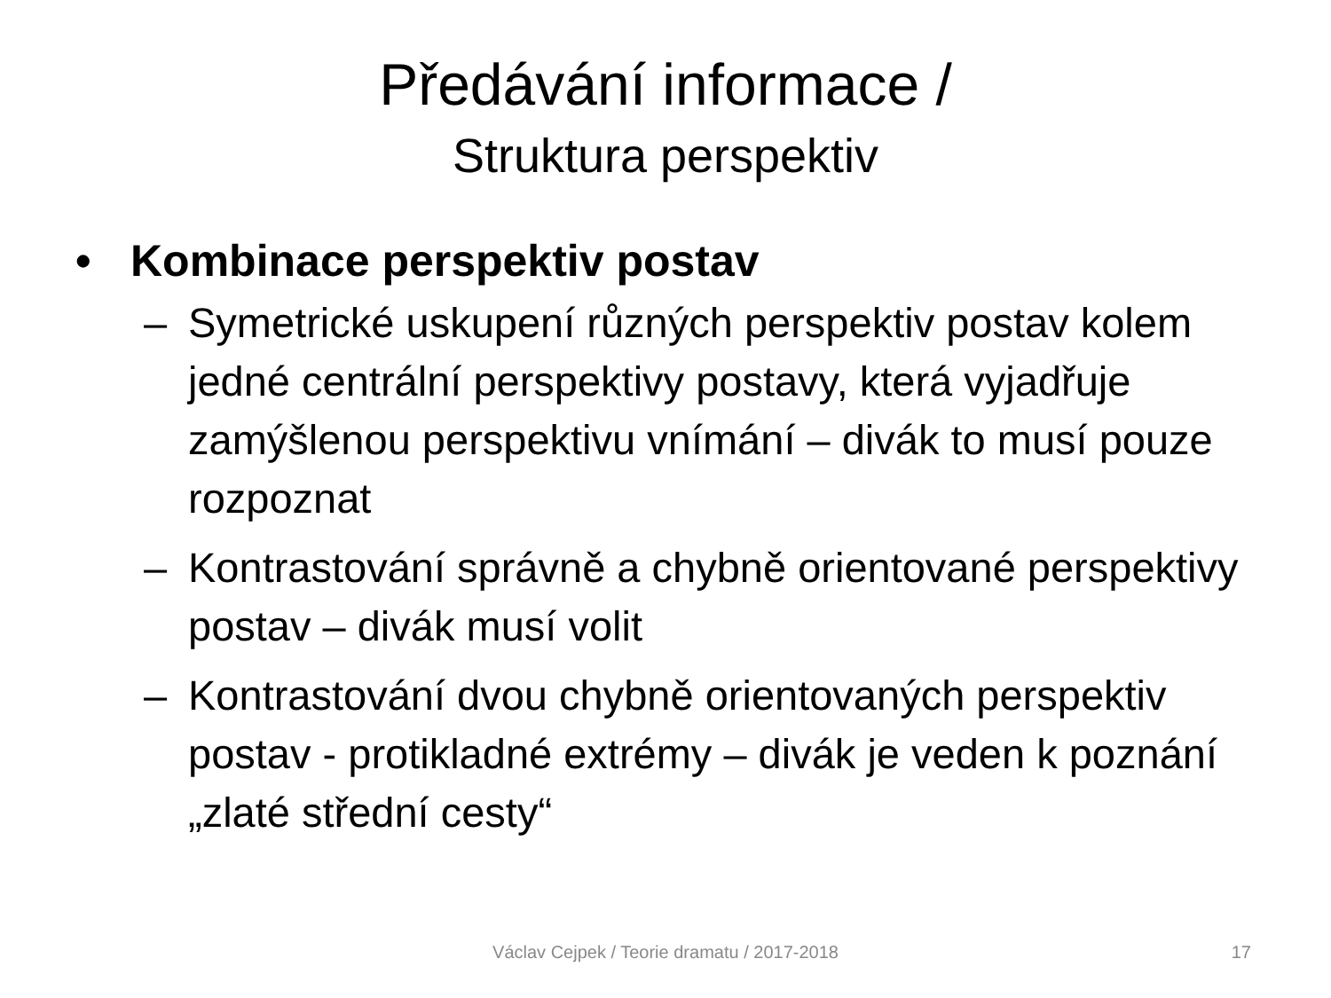Předávání informace /
Struktura perspektiv
• Kombinace perspektiv postav
– Symetrické uskupení různých perspektiv postav kolem jedné centrální perspektivy postavy, která vyjadřuje zamýšlenou perspektivu vnímání – divák to musí pouze rozpoznat
– Kontrastování správně a chybně orientované perspektivy postav – divák musí volit
– Kontrastování dvou chybně orientovaných perspektiv postav - protikladné extrémy – divák je veden k poznání „zlaté střední cesty“
Václav Cejpek / Teorie dramatu / 2017-2018
17